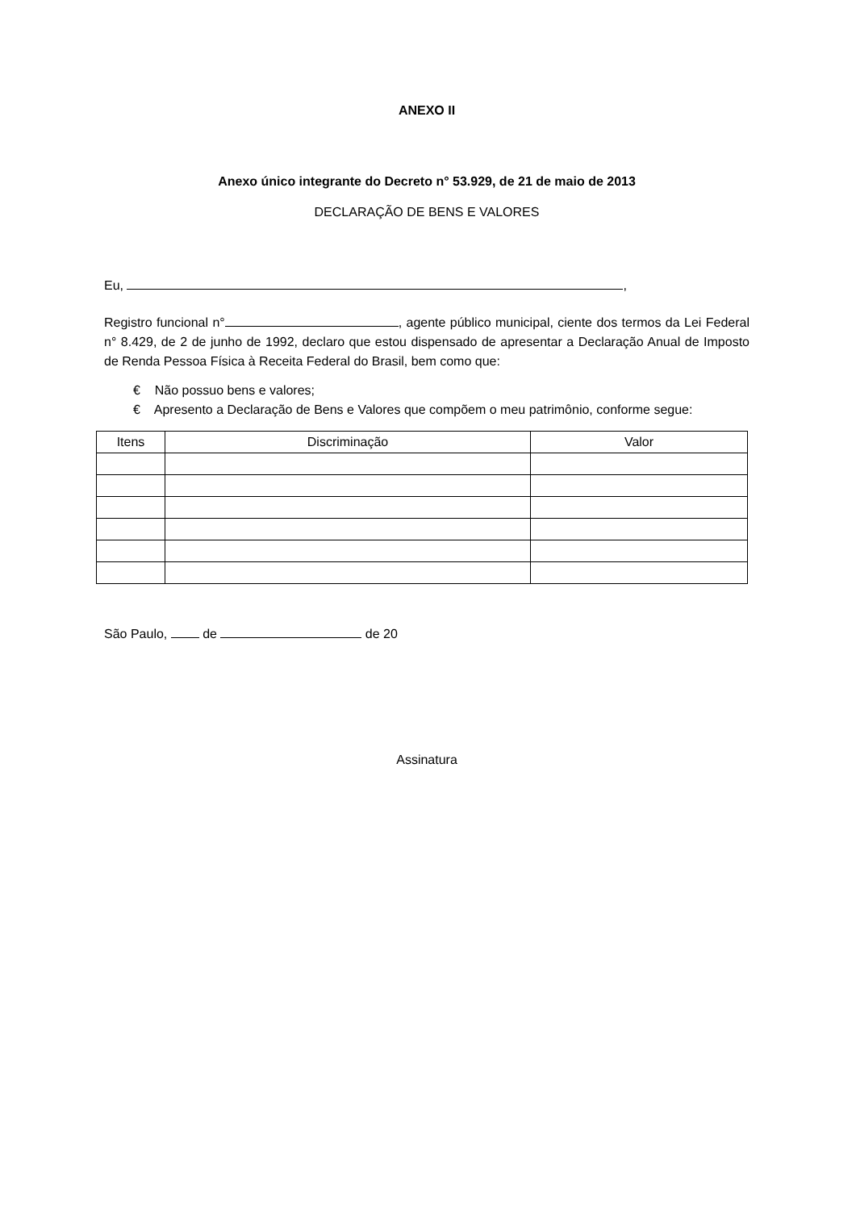ANEXO II
Anexo único integrante do Decreto n° 53.929, de 21 de maio de 2013
DECLARAÇÃO DE BENS E VALORES
Eu, ,
Registro funcional n° , agente público municipal, ciente dos termos da Lei Federal n° 8.429, de 2 de junho de 1992, declaro que estou dispensado de apresentar a Declaração Anual de Imposto de Renda Pessoa Física à Receita Federal do Brasil, bem como que:
€ Não possuo bens e valores;
€ Apresento a Declaração de Bens e Valores que compõem o meu patrimônio, conforme segue:
| Itens | Discriminação | Valor |
| --- | --- | --- |
São Paulo, de de 20
Assinatura